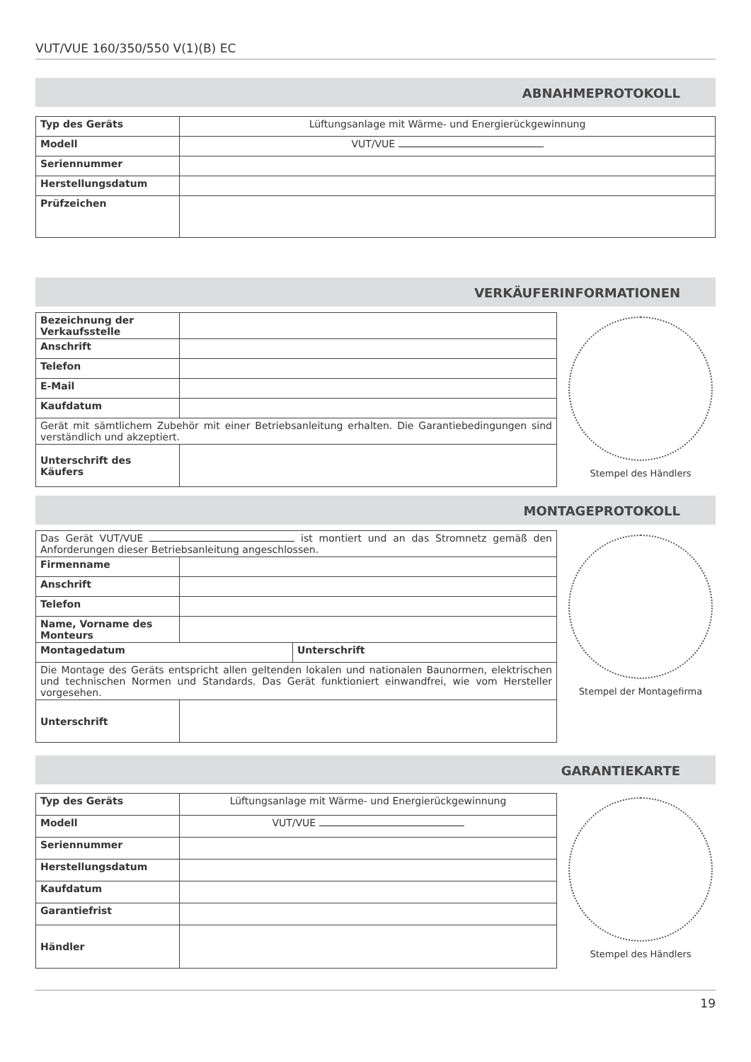VUT/VUE 160/350/550 V(1)(B) EC
ABNAHMEPROTOKOLL
| Typ des Geräts | Lüftungsanlage mit Wärme- und Energierückgewinnung |
| Modell | VUT/VUE |
| Seriennummer | |
| Herstellungsdatum | |
| Prüfzeichen | |
VERKÄUFERINFORMATIONEN
| Bezeichnung der Verkaufsstelle | |
| Anschrift | |
| Telefon | |
| E-Mail | |
| Kaufdatum | |
| Gerät mit sämtlichem Zubehör mit einer Betriebsanleitung erhalten. Die Garantiebedingungen sind verständlich und akzeptiert. | |
| Unterschrift des Käufers | |
Stempel des Händlers
MONTAGEPROTOKOLL
| Das Gerät VUT/VUE ist montiert und an das Stromnetz gemäß den Anforderungen dieser Betriebsanleitung angeschlossen. | |
| Firmenname | |
| Anschrift | |
| Telefon | |
| Name, Vorname des Monteurs | |
| / Montagedatum / Unterschrift / | |
| Die Montage des Geräts entspricht allen geltenden lokalen und nationalen Baunormen, elektrischen und technischen Normen und Standards. Das Gerät funktioniert einwandfrei, wie vom Hersteller vorgesehen. | |
| Unterschrift | |
Stempel der Montagefirma
GARANTIEKARTE
| Typ des Geräts | Lüftungsanlage mit Wärme- und Energierückgewinnung |
| Modell | VUT/VUE |
| Seriennummer | |
| Herstellungsdatum | |
| Kaufdatum | |
| Garantiefrist | |
| Händler | |
Stempel des Händlers
19